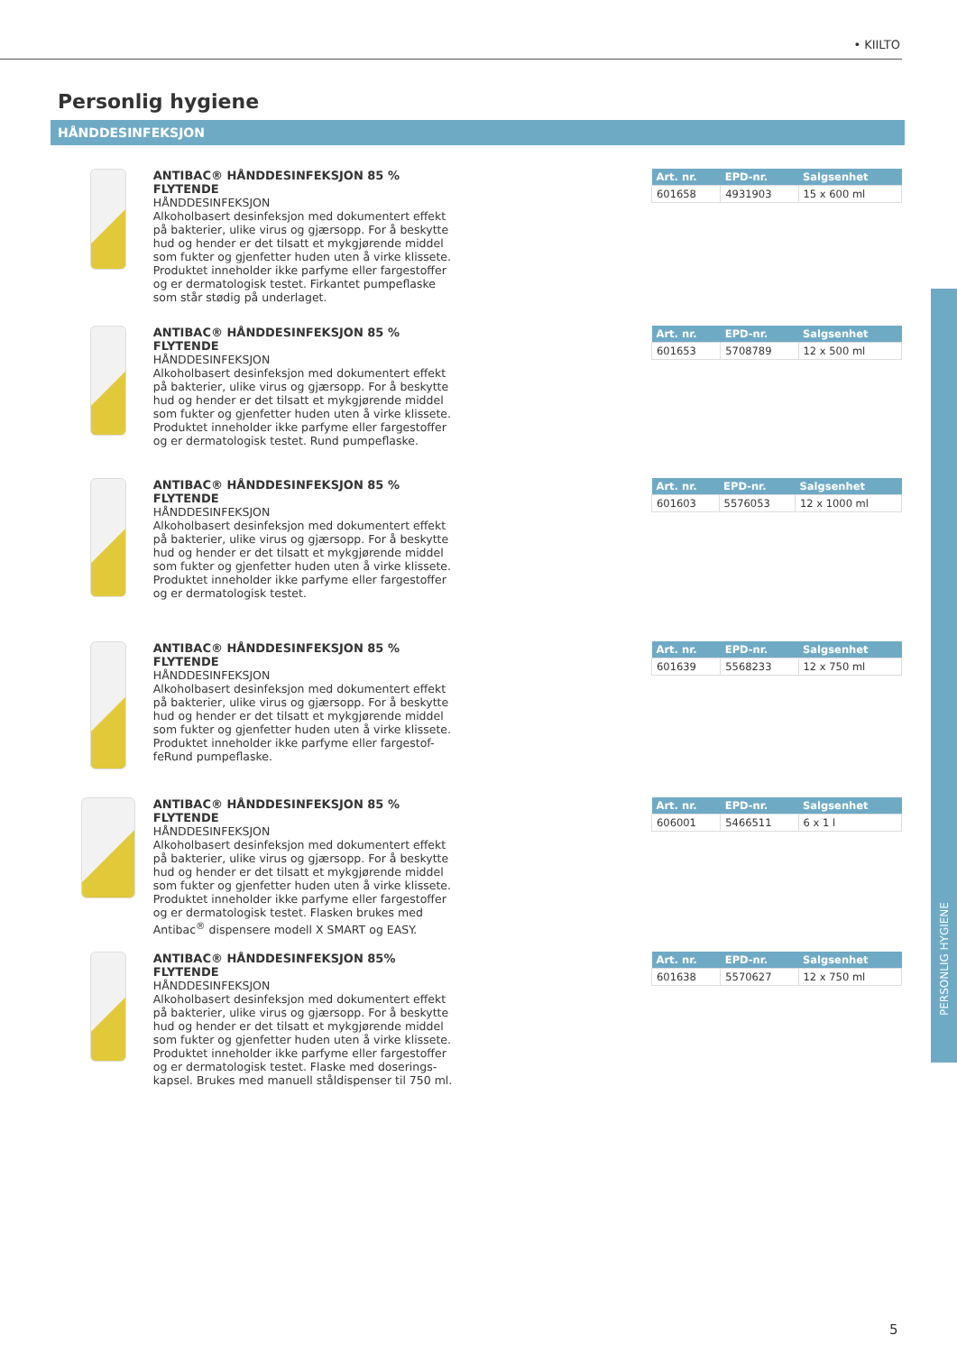• KIILTO
Personlig hygiene
HÅNDDESINFEKSJON
ANTIBAC® HÅNDDESINFEKSJON 85 % FLYTENDE
HÅNDDESINFEKSJON
Alkoholbasert desinfeksjon med dokumentert effekt på bakterier, ulike virus og gjærsopp. For å beskytte hud og hender er det tilsatt et mykgjørende middel som fukter og gjenfetter huden uten å virke klissete. Produktet inneholder ikke parfyme eller fargestoffer og er dermatologisk testet. Firkantet pumpeflaske som står stødig på underlaget.
| Art. nr. | EPD-nr. | Salgsenhet |
| --- | --- | --- |
| 601658 | 4931903 | 15 x 600 ml |
ANTIBAC® HÅNDDESINFEKSJON 85 % FLYTENDE
HÅNDDESINFEKSJON
Alkoholbasert desinfeksjon med dokumentert effekt på bakterier, ulike virus og gjærsopp. For å beskytte hud og hender er det tilsatt et mykgjørende middel som fukter og gjenfetter huden uten å virke klissete. Produktet inneholder ikke parfyme eller fargestoffer og er dermatologisk testet. Rund pumpeflaske.
| Art. nr. | EPD-nr. | Salgsenhet |
| --- | --- | --- |
| 601653 | 5708789 | 12 x 500 ml |
ANTIBAC® HÅNDDESINFEKSJON 85 % FLYTENDE
HÅNDDESINFEKSJON
Alkoholbasert desinfeksjon med dokumentert effekt på bakterier, ulike virus og gjærsopp. For å beskytte hud og hender er det tilsatt et mykgjørende middel som fukter og gjenfetter huden uten å virke klissete. Produktet inneholder ikke parfyme eller fargestoffer og er dermatologisk testet.
| Art. nr. | EPD-nr. | Salgsenhet |
| --- | --- | --- |
| 601603 | 5576053 | 12 x 1000 ml |
ANTIBAC® HÅNDDESINFEKSJON 85 % FLYTENDE
HÅNDDESINFEKSJON
Alkoholbasert desinfeksjon med dokumentert effekt på bakterier, ulike virus og gjærsopp. For å beskytte hud og hender er det tilsatt et mykgjørende middel som fukter og gjenfetter huden uten å virke klissete. Produktet inneholder ikke parfyme eller fargestof-feRund pumpeflaske.
| Art. nr. | EPD-nr. | Salgsenhet |
| --- | --- | --- |
| 601639 | 5568233 | 12 x 750 ml |
ANTIBAC® HÅNDDESINFEKSJON 85 % FLYTENDE
HÅNDDESINFEKSJON
Alkoholbasert desinfeksjon med dokumentert effekt på bakterier, ulike virus og gjærsopp. For å beskytte hud og hender er det tilsatt et mykgjørende middel som fukter og gjenfetter huden uten å virke klissete. Produktet inneholder ikke parfyme eller fargestoffer og er dermatologisk testet. Flasken brukes med Antibac<sup>®</sup> dispensere modell X SMART og EASY.
| Art. nr. | EPD-nr. | Salgsenhet |
| --- | --- | --- |
| 606001 | 5466511 | 6 x 1 l |
ANTIBAC® HÅNDDESINFEKSJON 85% FLYTENDE
HÅNDDESINFEKSJON
Alkoholbasert desinfeksjon med dokumentert effekt på bakterier, ulike virus og gjærsopp. For å beskytte hud og hender er det tilsatt et mykgjørende middel som fukter og gjenfetter huden uten å virke klissete. Produktet inneholder ikke parfyme eller fargestoffer og er dermatologisk testet. Flaske med doserings-kapsel. Brukes med manuell ståldispenser til 750 ml.
| Art. nr. | EPD-nr. | Salgsenhet |
| --- | --- | --- |
| 601638 | 5570627 | 12 x 750 ml |
PERSONLIG HYGIENE
5